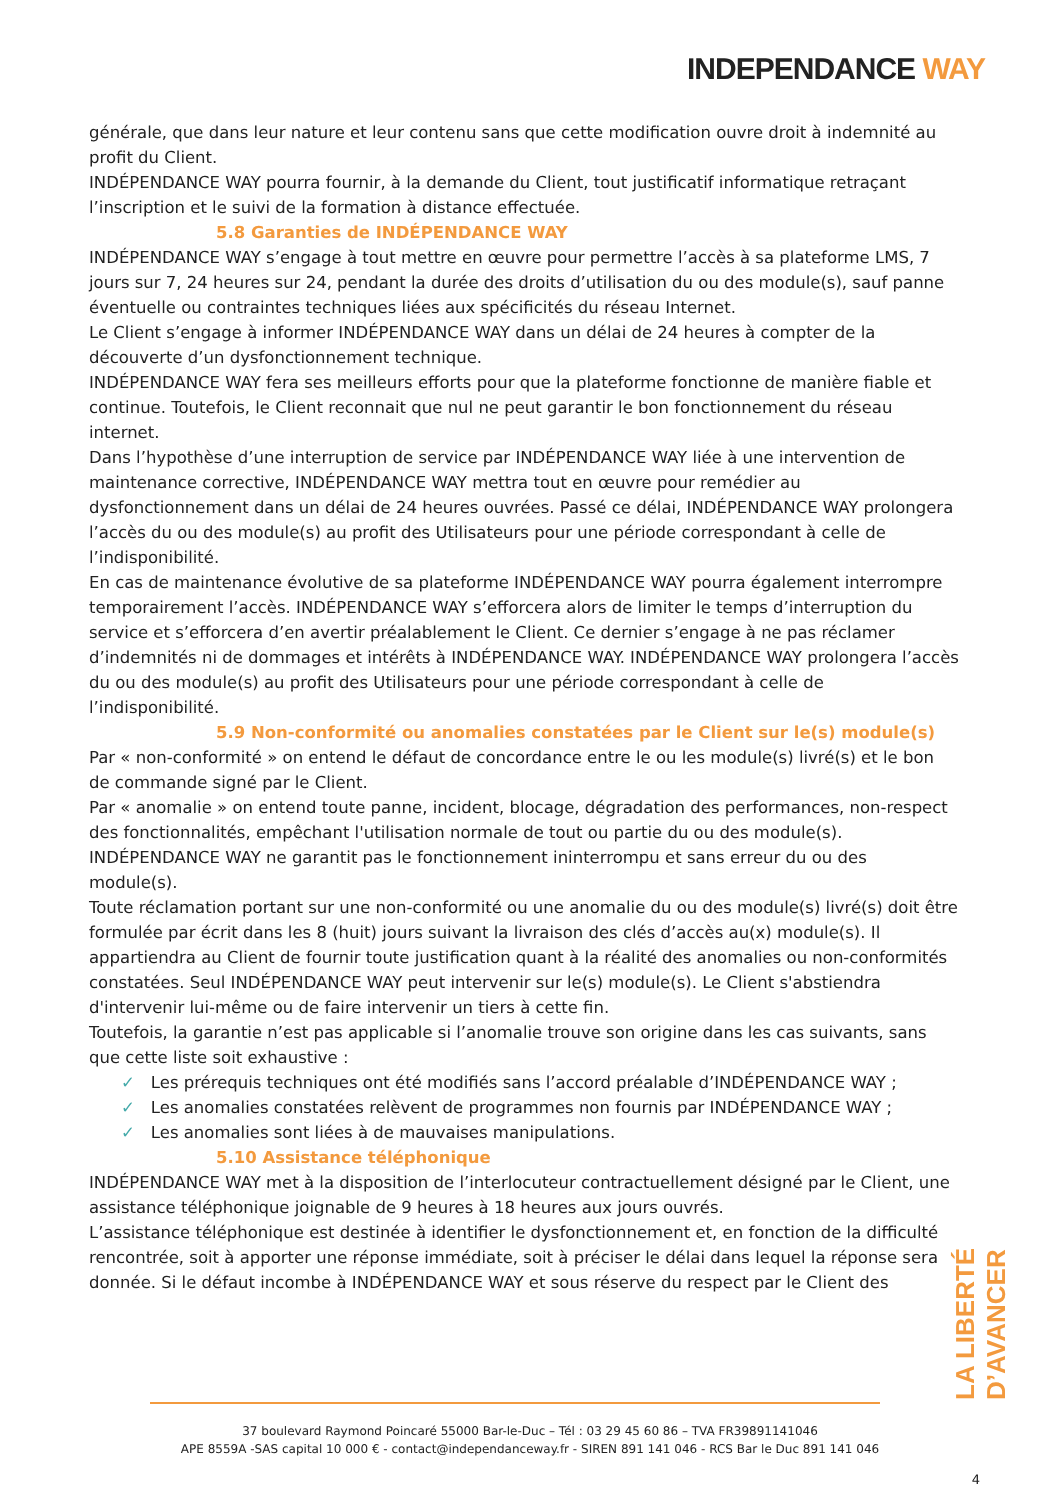INDEPENDANCE WAY
générale, que dans leur nature et leur contenu sans que cette modification ouvre droit à indemnité au profit du Client.
INDÉPENDANCE WAY pourra fournir, à la demande du Client, tout justificatif informatique retraçant l’inscription et le suivi de la formation à distance effectuée.
5.8 Garanties de INDÉPENDANCE WAY
INDÉPENDANCE WAY s’engage à tout mettre en œuvre pour permettre l’accès à sa plateforme LMS, 7 jours sur 7, 24 heures sur 24, pendant la durée des droits d’utilisation du ou des module(s), sauf panne éventuelle ou contraintes techniques liées aux spécificités du réseau Internet.
Le Client s’engage à informer INDÉPENDANCE WAY dans un délai de 24 heures à compter de la découverte d’un dysfonctionnement technique.
INDÉPENDANCE WAY fera ses meilleurs efforts pour que la plateforme fonctionne de manière fiable et continue. Toutefois, le Client reconnait que nul ne peut garantir le bon fonctionnement du réseau internet.
Dans l’hypothèse d’une interruption de service par INDÉPENDANCE WAY liée à une intervention de maintenance corrective, INDÉPENDANCE WAY mettra tout en œuvre pour remédier au dysfonctionnement dans un délai de 24 heures ouvrées. Passé ce délai, INDÉPENDANCE WAY prolongera l’accès du ou des module(s) au profit des Utilisateurs pour une période correspondant à celle de l’indisponibilité.
En cas de maintenance évolutive de sa plateforme INDÉPENDANCE WAY pourra également interrompre temporairement l’accès. INDÉPENDANCE WAY s’efforcera alors de limiter le temps d’interruption du service et s’efforcera d’en avertir préalablement le Client. Ce dernier s’engage à ne pas réclamer d’indemnités ni de dommages et intérêts à INDÉPENDANCE WAY. INDÉPENDANCE WAY prolongera l’accès du ou des module(s) au profit des Utilisateurs pour une période correspondant à celle de l’indisponibilité.
5.9 Non-conformité ou anomalies constatées par le Client sur le(s) module(s)
Par « non-conformité » on entend le défaut de concordance entre le ou les module(s) livré(s) et le bon de commande signé par le Client.
Par « anomalie » on entend toute panne, incident, blocage, dégradation des performances, non-respect des fonctionnalités, empêchant l'utilisation normale de tout ou partie du ou des module(s).
INDÉPENDANCE WAY ne garantit pas le fonctionnement ininterrompu et sans erreur du ou des module(s).
Toute réclamation portant sur une non-conformité ou une anomalie du ou des module(s) livré(s) doit être formulée par écrit dans les 8 (huit) jours suivant la livraison des clés d’accès au(x) module(s). Il appartiendra au Client de fournir toute justification quant à la réalité des anomalies ou non-conformités constatées. Seul INDÉPENDANCE WAY peut intervenir sur le(s) module(s). Le Client s'abstiendra d'intervenir lui-même ou de faire intervenir un tiers à cette fin.
Toutefois, la garantie n’est pas applicable si l’anomalie trouve son origine dans les cas suivants, sans que cette liste soit exhaustive :
✓ Les prérequis techniques ont été modifiés sans l’accord préalable d’INDÉPENDANCE WAY ;
✓ Les anomalies constatées relèvent de programmes non fournis par INDÉPENDANCE WAY ;
✓ Les anomalies sont liées à de mauvaises manipulations.
5.10 Assistance téléphonique
INDÉPENDANCE WAY met à la disposition de l’interlocuteur contractuellement désigné par le Client, une assistance téléphonique joignable de 9 heures à 18 heures aux jours ouvrés.
L’assistance téléphonique est destinée à identifier le dysfonctionnement et, en fonction de la difficulté rencontrée, soit à apporter une réponse immédiate, soit à préciser le délai dans lequel la réponse sera donnée. Si le défaut incombe à INDÉPENDANCE WAY et sous réserve du respect par le Client des
LA LIBERTÉ D’AVANCER
37 boulevard Raymond Poincaré 55000 Bar-le-Duc – Tél : 03 29 45 60 86 – TVA FR39891141046
APE 8559A -SAS capital 10 000 € - contact@independanceway.fr - SIREN 891 141 046 - RCS Bar le Duc 891 141 046
4